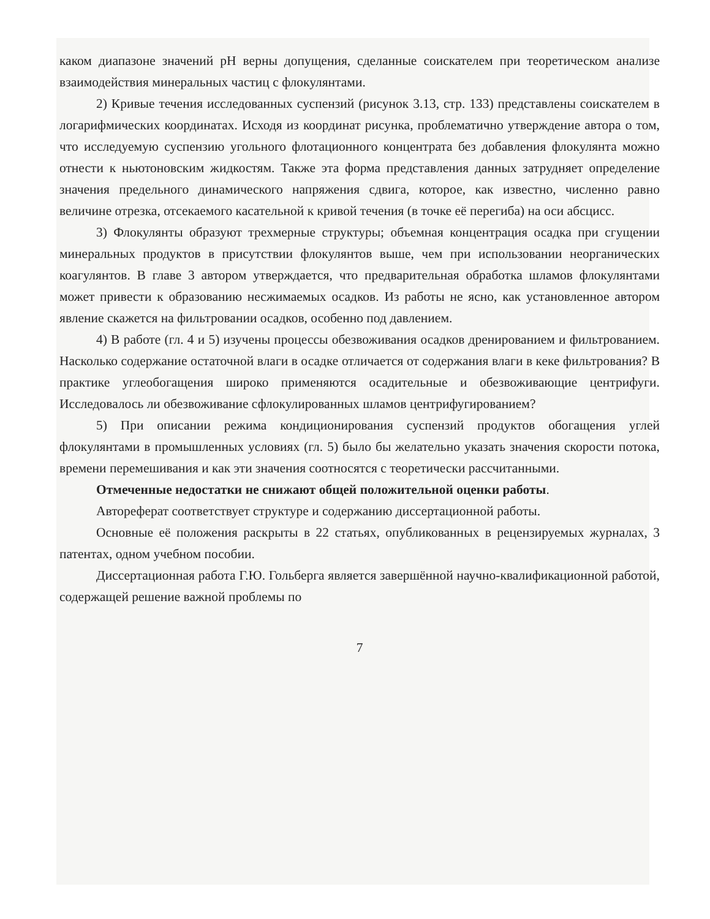каком диапазоне значений pH верны допущения, сделанные соискателем при теоретическом анализе взаимодействия минеральных частиц с флокулянтами.
2) Кривые течения исследованных суспензий (рисунок 3.13, стр. 133) представлены соискателем в логарифмических координатах. Исходя из координат рисунка, проблематично утверждение автора о том, что исследуемую суспензию угольного флотационного концентрата без добавления флокулянта можно отнести к ньютоновским жидкостям. Также эта форма представления данных затрудняет определение значения предельного динамического напряжения сдвига, которое, как известно, численно равно величине отрезка, отсекаемого касательной к кривой течения (в точке её перегиба) на оси абсцисс.
3) Флокулянты образуют трехмерные структуры; объемная концентрация осадка при сгущении минеральных продуктов в присутствии флокулянтов выше, чем при использовании неорганических коагулянтов. В главе 3 автором утверждается, что предварительная обработка шламов флокулянтами может привести к образованию несжимаемых осадков. Из работы не ясно, как установленное автором явление скажется на фильтровании осадков, особенно под давлением.
4) В работе (гл. 4 и 5) изучены процессы обезвоживания осадков дренированием и фильтрованием. Насколько содержание остаточной влаги в осадке отличается от содержания влаги в кеке фильтрования? В практике углеобогащения широко применяются осадительные и обезвоживающие центрифуги. Исследовалось ли обезвоживание сфлокулированных шламов центрифугированием?
5) При описании режима кондиционирования суспензий продуктов обогащения углей флокулянтами в промышленных условиях (гл. 5) было бы желательно указать значения скорости потока, времени перемешивания и как эти значения соотносятся с теоретически рассчитанными.
Отмеченные недостатки не снижают общей положительной оценки работы.
Автореферат соответствует структуре и содержанию диссертационной работы.
Основные её положения раскрыты в 22 статьях, опубликованных в рецензируемых журналах, 3 патентах, одном учебном пособии.
Диссертационная работа Г.Ю. Гольберга является завершённой научно-квалификационной работой, содержащей решение важной проблемы по
7